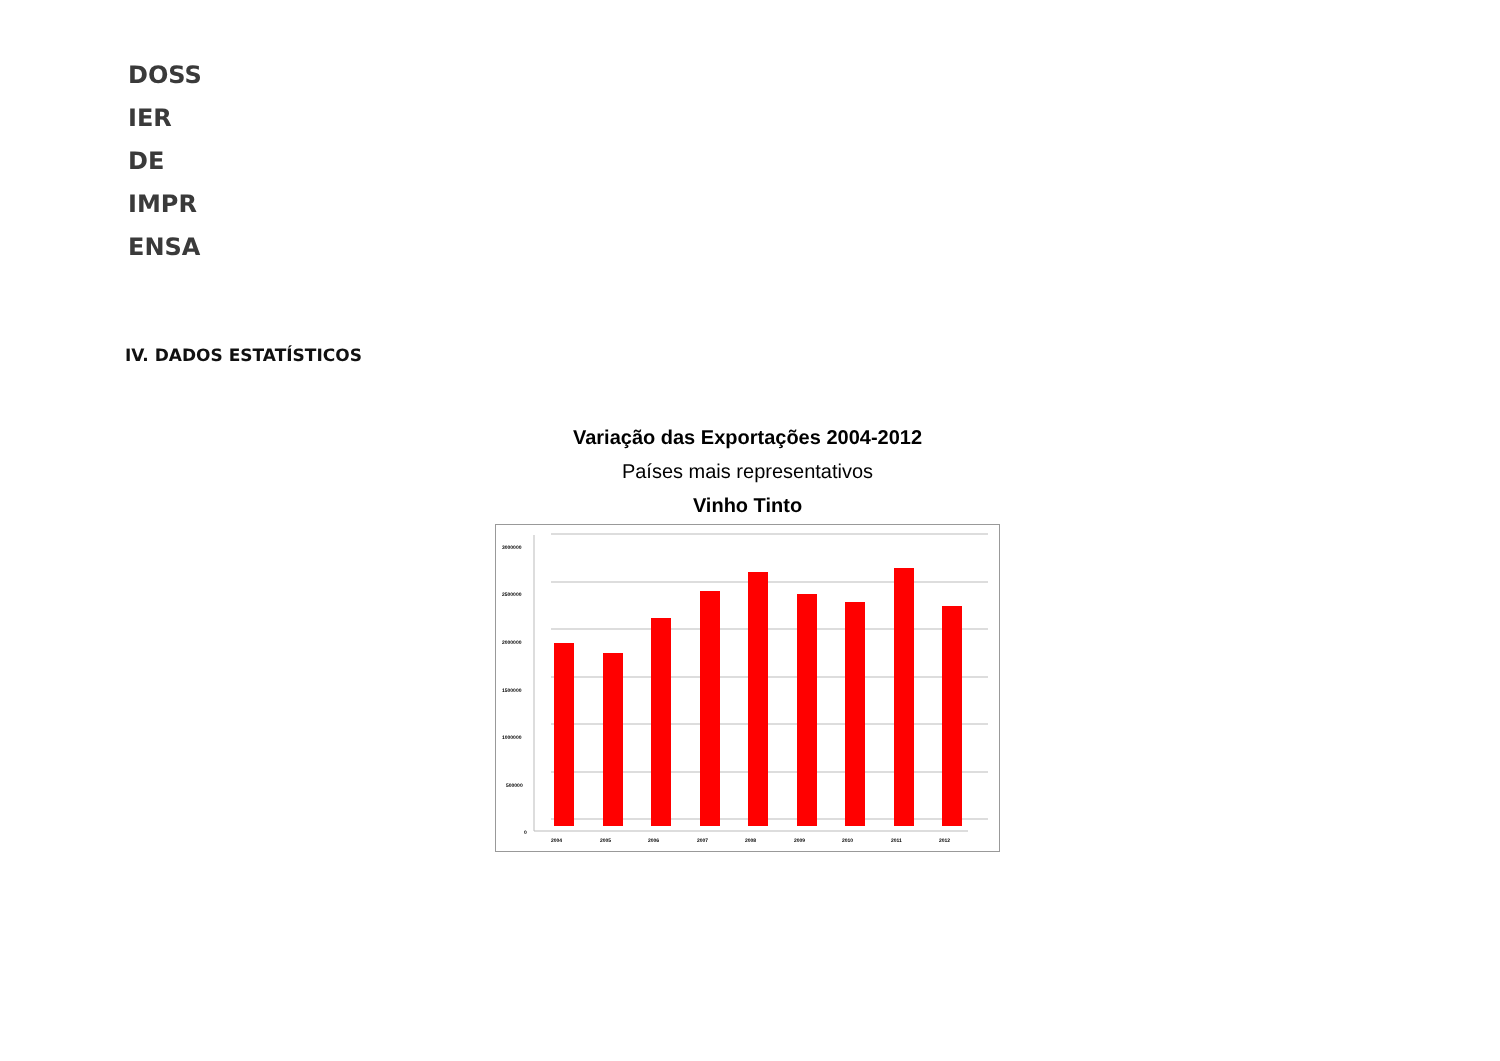DOSS
IER
DE
IMPR
ENSA
IV. DADOS ESTATÍSTICOS
Variação das Exportações 2004-2012
Países mais representativos
Vinho Tinto
3000000
2500000
2000000
1500000
1000000
500000
0
2004
2005
2006
2007
2008
2009
2010
2011
2012